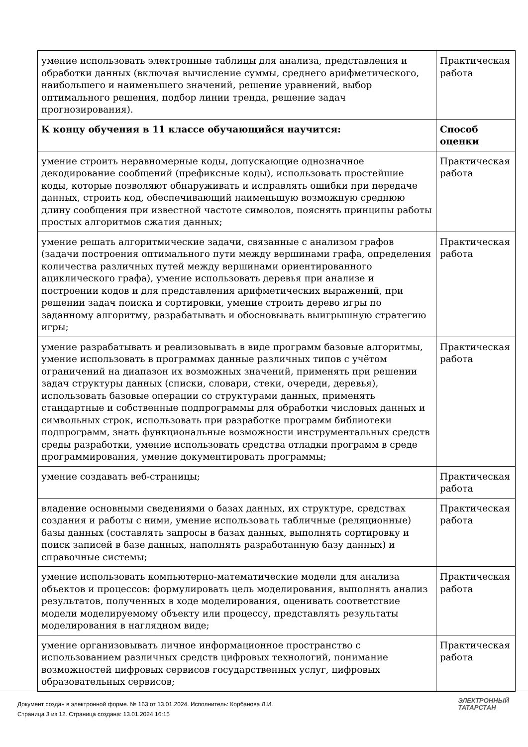| умение использовать электронные таблицы для анализа, представления и обработки данных (включая вычисление суммы, среднего арифметического, наибольшего и наименьшего значений, решение уравнений, выбор оптимального решения, подбор линии тренда, решение задач прогнозирования). | Практическая работа |
| К концу обучения в 11 классе обучающийся научится: | Способ оценки |
| умение строить неравномерные коды, допускающие однозначное декодирование сообщений (префиксные коды), использовать простейшие коды, которые позволяют обнаруживать и исправлять ошибки при передаче данных, строить код, обеспечивающий наименьшую возможную среднюю длину сообщения при известной частоте символов, пояснять принципы работы простых алгоритмов сжатия данных; | Практическая работа |
| умение решать алгоритмические задачи, связанные с анализом графов (задачи построения оптимального пути между вершинами графа, определения количества различных путей между вершинами ориентированного ациклического графа), умение использовать деревья при анализе и построении кодов и для представления арифметических выражений, при решении задач поиска и сортировки, умение строить дерево игры по заданному алгоритму, разрабатывать и обосновывать выигрышную стратегию игры; | Практическая работа |
| умение разрабатывать и реализовывать в виде программ базовые алгоритмы, умение использовать в программах данные различных типов с учётом ограничений на диапазон их возможных значений, применять при решении задач структуры данных (списки, словари, стеки, очереди, деревья), использовать базовые операции со структурами данных, применять стандартные и собственные подпрограммы для обработки числовых данных и символьных строк, использовать при разработке программ библиотеки подпрограмм, знать функциональные возможности инструментальных средств среды разработки, умение использовать средства отладки программ в среде программирования, умение документировать программы; | Практическая работа |
| умение создавать веб-страницы; | Практическая работа |
| владение основными сведениями о базах данных, их структуре, средствах создания и работы с ними, умение использовать табличные (реляционные) базы данных (составлять запросы в базах данных, выполнять сортировку и поиск записей в базе данных, наполнять разработанную базу данных) и справочные системы; | Практическая работа |
| умение использовать компьютерно-математические модели для анализа объектов и процессов: формулировать цель моделирования, выполнять анализ результатов, полученных в ходе моделирования, оценивать соответствие модели моделируемому объекту или процессу, представлять результаты моделирования в наглядном виде; | Практическая работа |
| умение организовывать личное информационное пространство с использованием различных средств цифровых технологий, понимание возможностей цифровых сервисов государственных услуг, цифровых образовательных сервисов; | Практическая работа |
Документ создан в электронной форме. № 163 от 13.01.2024. Исполнитель: Корбанова Л.И.
Страница 3 из 12. Страница создана: 13.01.2024 16:15
ЭЛЕКТРОННЫЙ
ТАТАРСТАН